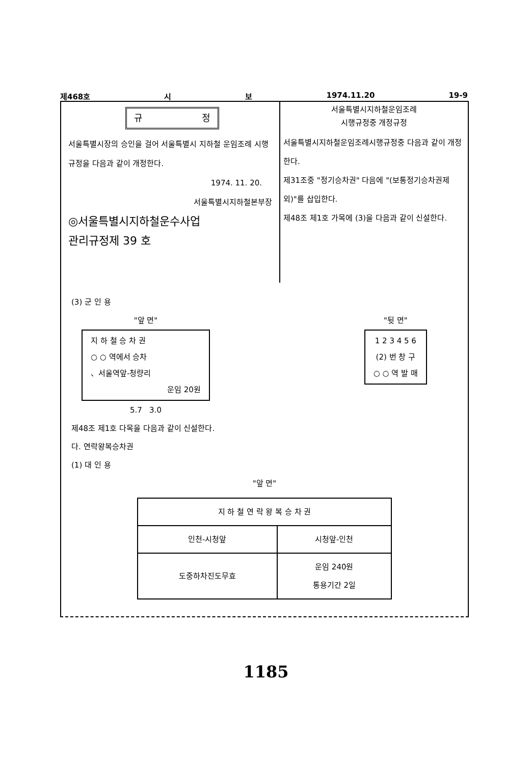제468호 시 보 1974.11.20 19-9
규 정
서울특별시장의 승인을 걸어 서울특별시 지하철 운임조례 시행규정을 다음과 같이 개정한다.
1974. 11. 20.
서울특별시지하철본부장
◎서울특별시지하철운수사업
관리규정제 39 호
서울특별시지하철운임조례
시행규정중 개정규정
서울특별시지하철운임조례시행규정중 다음과 같이 개정한다.
제31조중 "정기승차권" 다음에 "(보통정기승차권제외)"를 삽입한다.
제48조 제1호 가목에 (3)을 다음과 같이 신설한다.
(3) 군 인 용
"앞 면"
지 하 철 승 차 권
○ ○ 역에서 승차
、서울역앞-청량리
운임 20원
5.7 3.0
"뒷 면"
1 2 3 4 5 6
(2) 번 창 구
○ ○ 역 발 매
제48조 제1호 다목을 다음과 같이 신설한다.
다. 연락왕복승차권
(1) 대 인 용
"앞 면"
| 지 하 철 연 락 왕 복 승 차 권 | |
| 인천-시청앞 | 시청앞-인천 |
| 도중하차진도무효 | 운임 240원 통용기간 2일 |
1185